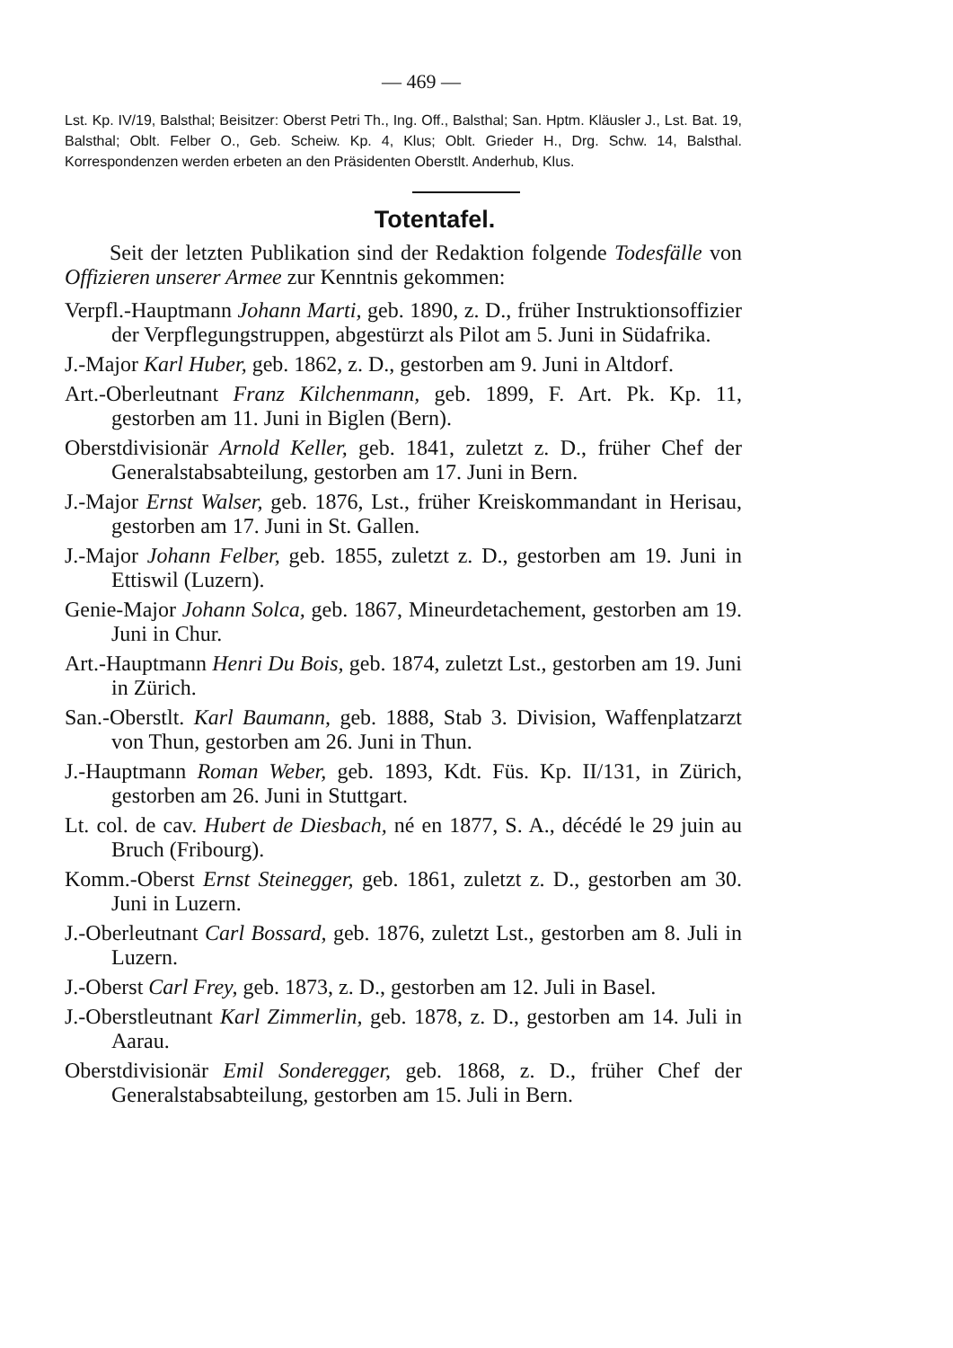— 469 —
Lst. Kp. IV/19, Balsthal; Beisitzer: Oberst Petri Th., Ing. Off., Balsthal; San. Hptm. Kläusler J., Lst. Bat. 19, Balsthal; Oblt. Felber O., Geb. Scheiw. Kp. 4, Klus; Oblt. Grieder H., Drg. Schw. 14, Balsthal. Korrespondenzen werden erbeten an den Präsidenten Oberstlt. Anderhub, Klus.
Totentafel.
Seit der letzten Publikation sind der Redaktion folgende Todesfälle von Offizieren unserer Armee zur Kenntnis gekommen:
Verpfl.-Hauptmann Johann Marti, geb. 1890, z. D., früher Instruktionsoffizier der Verpflegungstruppen, abgestürzt als Pilot am 5. Juni in Südafrika.
J.-Major Karl Huber, geb. 1862, z. D., gestorben am 9. Juni in Altdorf.
Art.-Oberleutnant Franz Kilchenmann, geb. 1899, F. Art. Pk. Kp. 11, gestorben am 11. Juni in Biglen (Bern).
Oberstdivisionär Arnold Keller, geb. 1841, zuletzt z. D., früher Chef der Generalstabsabteilung, gestorben am 17. Juni in Bern.
J.-Major Ernst Walser, geb. 1876, Lst., früher Kreiskommandant in Herisau, gestorben am 17. Juni in St. Gallen.
J.-Major Johann Felber, geb. 1855, zuletzt z. D., gestorben am 19. Juni in Ettiswil (Luzern).
Genie-Major Johann Solca, geb. 1867, Mineurdetachement, gestorben am 19. Juni in Chur.
Art.-Hauptmann Henri Du Bois, geb. 1874, zuletzt Lst., gestorben am 19. Juni in Zürich.
San.-Oberstlt. Karl Baumann, geb. 1888, Stab 3. Division, Waffenplatzarzt von Thun, gestorben am 26. Juni in Thun.
J.-Hauptmann Roman Weber, geb. 1893, Kdt. Füs. Kp. II/131, in Zürich, gestorben am 26. Juni in Stuttgart.
Lt. col. de cav. Hubert de Diesbach, né en 1877, S. A., décédé le 29 juin au Bruch (Fribourg).
Komm.-Oberst Ernst Steinegger, geb. 1861, zuletzt z. D., gestorben am 30. Juni in Luzern.
J.-Oberleutnant Carl Bossard, geb. 1876, zuletzt Lst., gestorben am 8. Juli in Luzern.
J.-Oberst Carl Frey, geb. 1873, z. D., gestorben am 12. Juli in Basel.
J.-Oberstleutnant Karl Zimmerlin, geb. 1878, z. D., gestorben am 14. Juli in Aarau.
Oberstdivisionär Emil Sonderegger, geb. 1868, z. D., früher Chef der Generalstabsabteilung, gestorben am 15. Juli in Bern.